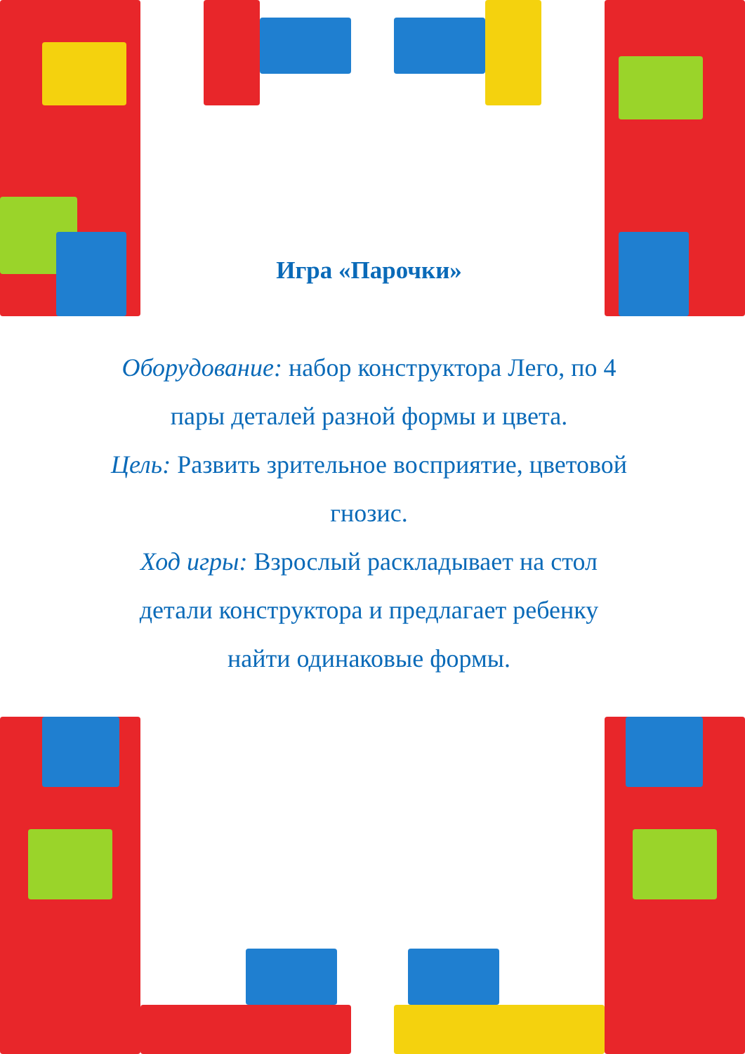Игра «Парочки»
Оборудование: набор конструктора Лего, по 4 пары деталей разной формы и цвета.
Цель: Развить зрительное восприятие, цветовой гнозис.
Ход игры: Взрослый раскладывает на стол детали конструктора и предлагает ребенку найти одинаковые формы.